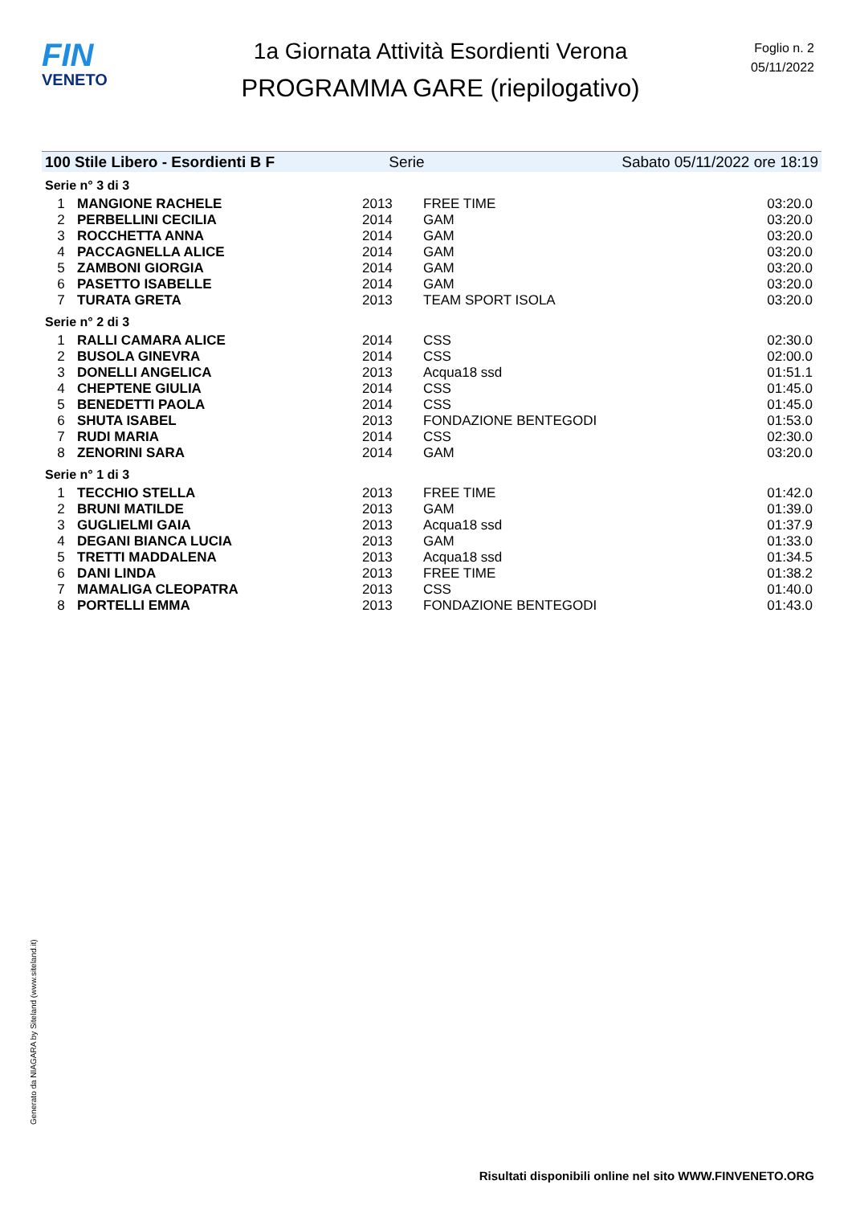FIN
VENETO
1a Giornata Attività Esordienti Verona
PROGRAMMA GARE (riepilogativo)
Foglio n. 2
05/11/2022
100 Stile Libero - Esordienti B F Serie Sabato 05/11/2022 ore 18:19
Serie n° 3 di 3
| 1 | MANGIONE RACHELE | 2013 | FREE TIME | 03:20.0 |
| 2 | PERBELLINI CECILIA | 2014 | GAM | 03:20.0 |
| 3 | ROCCHETTA ANNA | 2014 | GAM | 03:20.0 |
| 4 | PACCAGNELLA ALICE | 2014 | GAM | 03:20.0 |
| 5 | ZAMBONI GIORGIA | 2014 | GAM | 03:20.0 |
| 6 | PASETTO ISABELLE | 2014 | GAM | 03:20.0 |
| 7 | TURATA GRETA | 2013 | TEAM SPORT ISOLA | 03:20.0 |
Serie n° 2 di 3
| 1 | RALLI CAMARA ALICE | 2014 | CSS | 02:30.0 |
| 2 | BUSOLA GINEVRA | 2014 | CSS | 02:00.0 |
| 3 | DONELLI ANGELICA | 2013 | Acqua18 ssd | 01:51.1 |
| 4 | CHEPTENE GIULIA | 2014 | CSS | 01:45.0 |
| 5 | BENEDETTI PAOLA | 2014 | CSS | 01:45.0 |
| 6 | SHUTA ISABEL | 2013 | FONDAZIONE BENTEGODI | 01:53.0 |
| 7 | RUDI MARIA | 2014 | CSS | 02:30.0 |
| 8 | ZENORINI SARA | 2014 | GAM | 03:20.0 |
Serie n° 1 di 3
| 1 | TECCHIO STELLA | 2013 | FREE TIME | 01:42.0 |
| 2 | BRUNI MATILDE | 2013 | GAM | 01:39.0 |
| 3 | GUGLIELMI GAIA | 2013 | Acqua18 ssd | 01:37.9 |
| 4 | DEGANI BIANCA LUCIA | 2013 | GAM | 01:33.0 |
| 5 | TRETTI MADDALENA | 2013 | Acqua18 ssd | 01:34.5 |
| 6 | DANI LINDA | 2013 | FREE TIME | 01:38.2 |
| 7 | MAMALIGA CLEOPATRA | 2013 | CSS | 01:40.0 |
| 8 | PORTELLI EMMA | 2013 | FONDAZIONE BENTEGODI | 01:43.0 |
Generato da NIAGARA by Siteland (www.siteland.it)
Risultati disponibili online nel sito WWW.FINVENETO.ORG